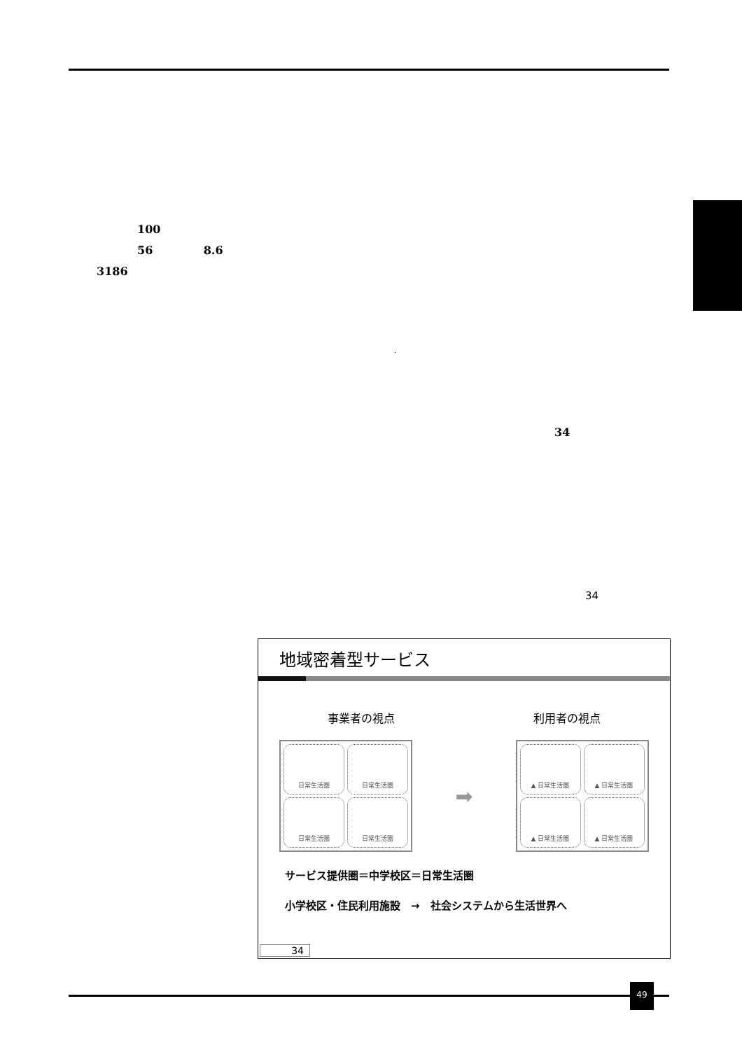100
56 8.6
3186
·
34
34
地域密着型サービス
事業者の視点 利用者の視点
日常生活圏
日常生活圏
日常生活圏
日常生活圏
➡
▲ 日常生活圏
▲ 日常生活圏
▲ 日常生活圏
▲ 日常生活圏
サービス提供圏＝中学校区＝日常生活圏
小学校区・住民利用施設　→　社会システムから生活世界へ
34
49